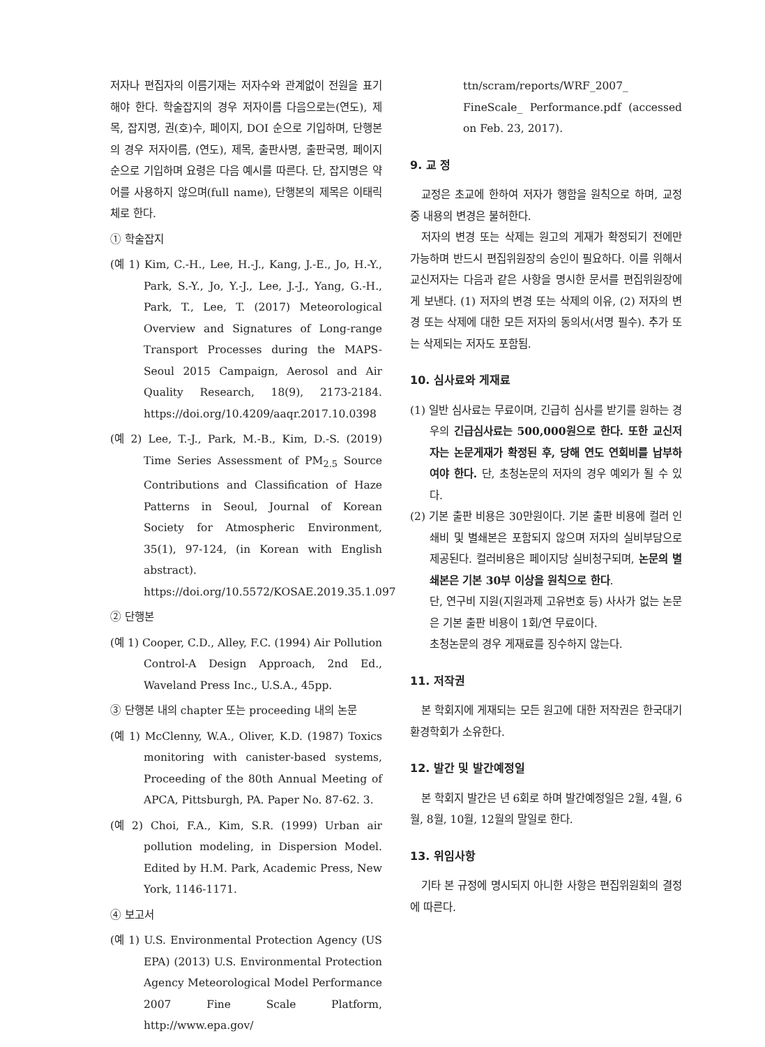저자나 편집자의 이름기재는 저자수와 관계없이 전원을 표기해야 한다. 학술잡지의 경우 저자이름 다음으로는(연도), 제목, 잡지명, 권(호)수, 페이지, DOI 순으로 기입하며, 단행본의 경우 저자이름, (연도), 제목, 출판사명, 출판국명, 페이지 순으로 기입하며 요령은 다음 예시를 따른다. 단, 잡지명은 약어를 사용하지 않으며(full name), 단행본의 제목은 이태릭체로 한다.
① 학술잡지
(예 1) Kim, C.-H., Lee, H.-J., Kang, J.-E., Jo, H.-Y., Park, S.-Y., Jo, Y.-J., Lee, J.-J., Yang, G.-H., Park, T., Lee, T. (2017) Meteorological Overview and Signatures of Long-range Transport Processes during the MAPS-Seoul 2015 Campaign, Aerosol and Air Quality Research, 18(9), 2173-2184. https://doi.org/10.4209/aaqr.2017.10.0398
(예 2) Lee, T.-J., Park, M.-B., Kim, D.-S. (2019) Time Series Assessment of PM<sub>2.5</sub> Source Contributions and Classification of Haze Patterns in Seoul, Journal of Korean Society for Atmospheric Environment, 35(1), 97-124, (in Korean with English abstract). https://doi.org/10.5572/KOSAE.2019.35.1.097
② 단행본
(예 1) Cooper, C.D., Alley, F.C. (1994) Air Pollution Control-A Design Approach, 2nd Ed., Waveland Press Inc., U.S.A., 45pp.
③ 단행본 내의 chapter 또는 proceeding 내의 논문
(예 1) McClenny, W.A., Oliver, K.D. (1987) Toxics monitoring with canister-based systems, Proceeding of the 80th Annual Meeting of APCA, Pittsburgh, PA. Paper No. 87-62. 3.
(예 2) Choi, F.A., Kim, S.R. (1999) Urban air pollution modeling, in Dispersion Model. Edited by H.M. Park, Academic Press, New York, 1146-1171.
④ 보고서
(예 1) U.S. Environmental Protection Agency (US EPA) (2013) U.S. Environmental Protection Agency Meteorological Model Performance 2007 Fine Scale Platform, http://www.epa.gov/
ttn/scram/reports/WRF_2007_ FineScale_ Performance.pdf (accessed on Feb. 23, 2017).
9. 교 정
교정은 초교에 한하여 저자가 행함을 원칙으로 하며, 교정 중 내용의 변경은 불허한다.
저자의 변경 또는 삭제는 원고의 게재가 확정되기 전에만 가능하며 반드시 편집위원장의 승인이 필요하다. 이를 위해서 교신저자는 다음과 같은 사항을 명시한 문서를 편집위원장에게 보낸다. (1) 저자의 변경 또는 삭제의 이유, (2) 저자의 변경 또는 삭제에 대한 모든 저자의 동의서(서명 필수). 추가 또는 삭제되는 저자도 포함됨.
10. 심사료와 게재료
(1) 일반 심사료는 무료이며, 긴급히 심사를 받기를 원하는 경우의 긴급심사료는 500,000원으로 한다. 또한 교신저자는 논문게재가 확정된 후, 당해 연도 연회비를 납부하여야 한다. 단, 초청논문의 저자의 경우 예외가 될 수 있다.
(2) 기본 출판 비용은 30만원이다. 기본 출판 비용에 컬러 인쇄비 및 별쇄본은 포함되지 않으며 저자의 실비부담으로 제공된다. 컬러비용은 페이지당 실비청구되며, 논문의 별쇄본은 기본 30부 이상을 원칙으로 한다.
단, 연구비 지원(지원과제 고유번호 등) 사사가 없는 논문은 기본 출판 비용이 1회/연 무료이다.
초청논문의 경우 게재료를 징수하지 않는다.
11. 저작권
본 학회지에 게재되는 모든 원고에 대한 저작권은 한국대기환경학회가 소유한다.
12. 발간 및 발간예정일
본 학회지 발간은 년 6회로 하며 발간예정일은 2월, 4월, 6월, 8월, 10월, 12월의 말일로 한다.
13. 위임사항
기타 본 규정에 명시되지 아니한 사항은 편집위원회의 결정에 따른다.